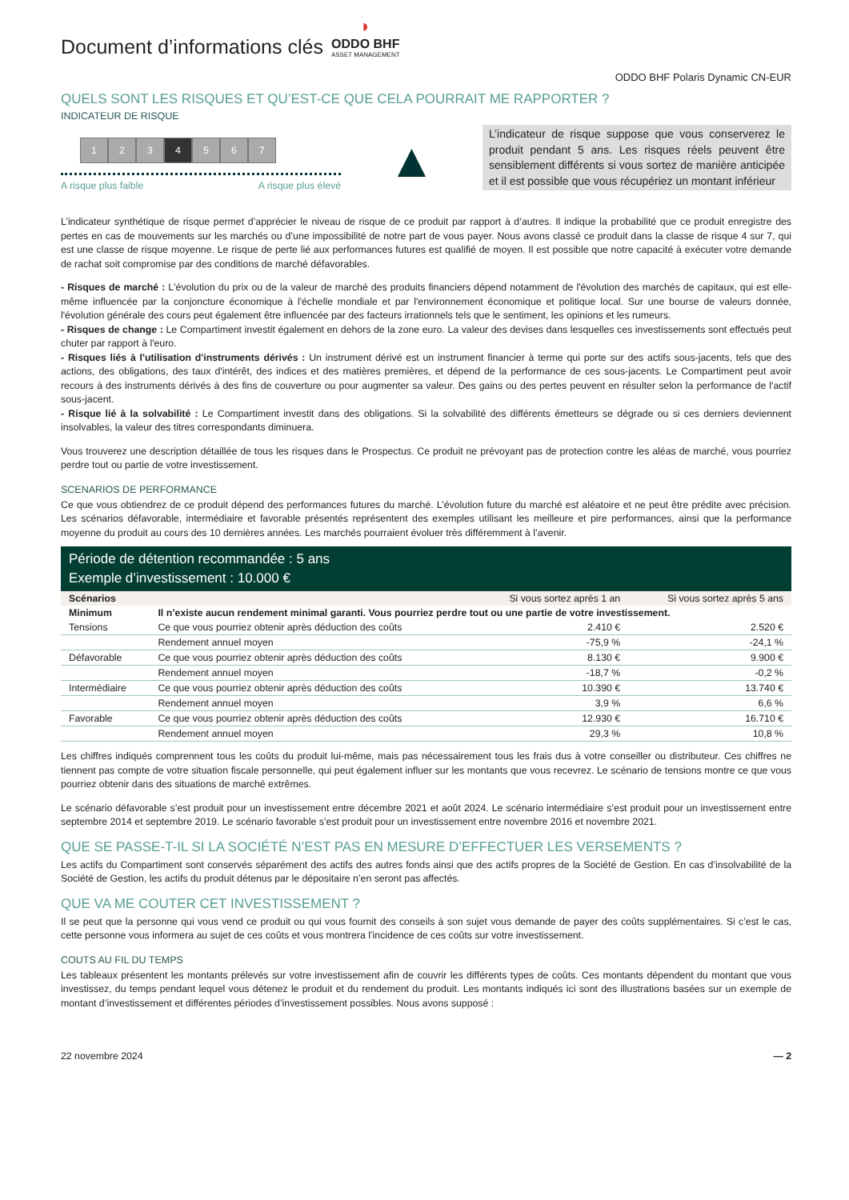Document d’informations clés
◗
ODDO BHF
ASSET MANAGEMENT
ODDO BHF Polaris Dynamic CN-EUR
QUELS SONT LES RISQUES ET QU’EST-CE QUE CELA POURRAIT ME RAPPORTER ?
INDICATEUR DE RISQUE
1234567
A risque plus faible A risque plus élevé
▲
L’indicateur de risque suppose que vous conserverez le produit pendant 5 ans. Les risques réels peuvent être sensiblement différents si vous sortez de manière anticipée et il est possible que vous récupériez un montant inférieur
L’indicateur synthétique de risque permet d’apprécier le niveau de risque de ce produit par rapport à d’autres. Il indique la probabilité que ce produit enregistre des pertes en cas de mouvements sur les marchés ou d’une impossibilité de notre part de vous payer. Nous avons classé ce produit dans la classe de risque 4 sur 7, qui est une classe de risque moyenne. Le risque de perte lié aux performances futures est qualifié de moyen. Il est possible que notre capacité à exécuter votre demande de rachat soit compromise par des conditions de marché défavorables.
- Risques de marché : L'évolution du prix ou de la valeur de marché des produits financiers dépend notamment de l'évolution des marchés de capitaux, qui est elle-même influencée par la conjoncture économique à l'échelle mondiale et par l'environnement économique et politique local. Sur une bourse de valeurs donnée, l'évolution générale des cours peut également être influencée par des facteurs irrationnels tels que le sentiment, les opinions et les rumeurs.
- Risques de change : Le Compartiment investit également en dehors de la zone euro. La valeur des devises dans lesquelles ces investissements sont effectués peut chuter par rapport à l'euro.
- Risques liés à l'utilisation d'instruments dérivés : Un instrument dérivé est un instrument financier à terme qui porte sur des actifs sous-jacents, tels que des actions, des obligations, des taux d'intérêt, des indices et des matières premières, et dépend de la performance de ces sous-jacents. Le Compartiment peut avoir recours à des instruments dérivés à des fins de couverture ou pour augmenter sa valeur. Des gains ou des pertes peuvent en résulter selon la performance de l'actif sous-jacent.
- Risque lié à la solvabilité : Le Compartiment investit dans des obligations. Si la solvabilité des différents émetteurs se dégrade ou si ces derniers deviennent insolvables, la valeur des titres correspondants diminuera.
Vous trouverez une description détaillée de tous les risques dans le Prospectus. Ce produit ne prévoyant pas de protection contre les aléas de marché, vous pourriez perdre tout ou partie de votre investissement.
SCENARIOS DE PERFORMANCE
Ce que vous obtiendrez de ce produit dépend des performances futures du marché. L’évolution future du marché est aléatoire et ne peut être prédite avec précision. Les scénarios défavorable, intermédiaire et favorable présentés représentent des exemples utilisant les meilleure et pire performances, ainsi que la performance moyenne du produit au cours des 10 dernières années. Les marchés pourraient évoluer très différemment à l’avenir.
Période de détention recommandée : 5 ans
Exemple d’investissement : 10.000 €
| Scénarios | | Si vous sortez après 1 an | Si vous sortez après 5 ans |
| --- | --- | --- | --- |
| Minimum | Il n’existe aucun rendement minimal garanti. Vous pourriez perdre tout ou une partie de votre investissement. | | |
| Tensions | Ce que vous pourriez obtenir après déduction des coûts | 2.410 € | 2.520 € |
| | Rendement annuel moyen | -75,9 % | -24,1 % |
| Défavorable | Ce que vous pourriez obtenir après déduction des coûts | 8.130 € | 9.900 € |
| | Rendement annuel moyen | -18,7 % | -0,2 % |
| Intermédiaire | Ce que vous pourriez obtenir après déduction des coûts | 10.390 € | 13.740 € |
| | Rendement annuel moyen | 3,9 % | 6,6 % |
| Favorable | Ce que vous pourriez obtenir après déduction des coûts | 12.930 € | 16.710 € |
| | Rendement annuel moyen | 29,3 % | 10,8 % |
Les chiffres indiqués comprennent tous les coûts du produit lui-même, mais pas nécessairement tous les frais dus à votre conseiller ou distributeur. Ces chiffres ne tiennent pas compte de votre situation fiscale personnelle, qui peut également influer sur les montants que vous recevrez. Le scénario de tensions montre ce que vous pourriez obtenir dans des situations de marché extrêmes.
Le scénario défavorable s’est produit pour un investissement entre décembre 2021 et août 2024. Le scénario intermédiaire s’est produit pour un investissement entre septembre 2014 et septembre 2019. Le scénario favorable s’est produit pour un investissement entre novembre 2016 et novembre 2021.
QUE SE PASSE-T-IL SI LA SOCIÉTÉ N’EST PAS EN MESURE D’EFFECTUER LES VERSEMENTS ?
Les actifs du Compartiment sont conservés séparément des actifs des autres fonds ainsi que des actifs propres de la Société de Gestion. En cas d’insolvabilité de la Société de Gestion, les actifs du produit détenus par le dépositaire n’en seront pas affectés.
QUE VA ME COUTER CET INVESTISSEMENT ?
Il se peut que la personne qui vous vend ce produit ou qui vous fournit des conseils à son sujet vous demande de payer des coûts supplémentaires. Si c’est le cas, cette personne vous informera au sujet de ces coûts et vous montrera l’incidence de ces coûts sur votre investissement.
COUTS AU FIL DU TEMPS
Les tableaux présentent les montants prélevés sur votre investissement afin de couvrir les différents types de coûts. Ces montants dépendent du montant que vous investissez, du temps pendant lequel vous détenez le produit et du rendement du produit. Les montants indiqués ici sont des illustrations basées sur un exemple de montant d’investissement et différentes périodes d’investissement possibles. Nous avons supposé :
22 novembre 2024 — 2